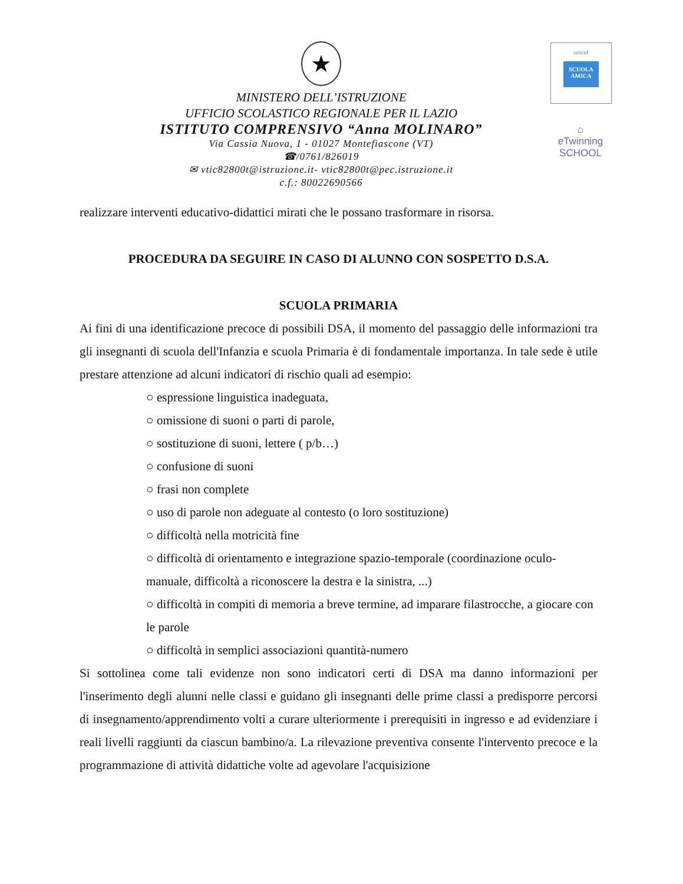unicef
SCUOLA AMICA
⌂
eTwinning
SCHOOL
★
MINISTERO DELL’ISTRUZIONE
UFFICIO SCOLASTICO REGIONALE PER IL LAZIO
ISTITUTO COMPRENSIVO “Anna MOLINARO”
Via Cassia Nuova, 1 - 01027 Montefiascone (VT)
☎/0761/826019
✉ vtic82800t@istruzione.it- vtic82800t@pec.istruzione.it
c.f.: 80022690566
realizzare interventi educativo-didattici mirati che le possano trasformare in risorsa.
PROCEDURA DA SEGUIRE IN CASO DI ALUNNO CON SOSPETTO D.S.A.
SCUOLA PRIMARIA
Ai fini di una identificazione precoce di possibili DSA, il momento del passaggio delle informazioni tra gli insegnanti di scuola dell'Infanzia e scuola Primaria è di fondamentale importanza. In tale sede è utile prestare attenzione ad alcuni indicatori di rischio quali ad esempio:
○ espressione linguistica inadeguata,
○ omissione di suoni o parti di parole,
○ sostituzione di suoni, lettere ( p/b…)
○ confusione di suoni
○ frasi non complete
○ uso di parole non adeguate al contesto (o loro sostituzione)
○ difficoltà nella motricità fine
○ difficoltà di orientamento e integrazione spazio-temporale (coordinazione oculo-manuale, difficoltà a riconoscere la destra e la sinistra, ...)
○ difficoltà in compiti di memoria a breve termine, ad imparare filastrocche, a giocare con le parole
○ difficoltà in semplici associazioni quantità-numero
Si sottolinea come tali evidenze non sono indicatori certi di DSA ma danno informazioni per l'inserimento degli alunni nelle classi e guidano gli insegnanti delle prime classi a predisporre percorsi di insegnamento/apprendimento volti a curare ulteriormente i prerequisiti in ingresso e ad evidenziare i reali livelli raggiunti da ciascun bambino/a. La rilevazione preventiva consente l'intervento precoce e la programmazione di attività didattiche volte ad agevolare l'acquisizione